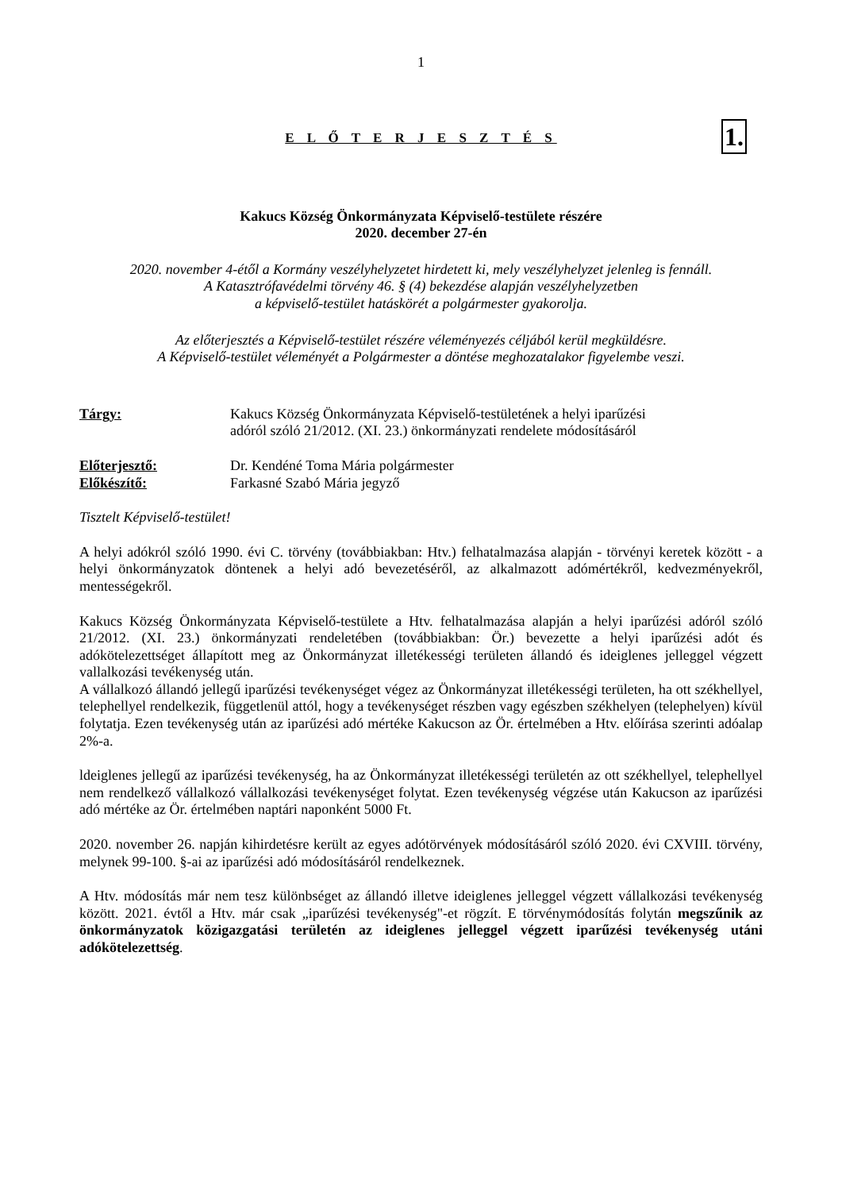1
E L Ő T E R J E S Z T É S 1.
Kakucs Község Önkormányzata Képviselő-testülete részére
2020. december 27-én
2020. november 4-étől a Kormány veszélyhelyzetet hirdetett ki, mely veszélyhelyzet jelenleg is fennáll.
A Katasztrófavédelmi törvény 46. § (4) bekezdése alapján veszélyhelyzetben
a képviselő-testület hatáskörét a polgármester gyakorolja.
Az előterjesztés a Képviselő-testület részére véleményezés céljából kerül megküldésre.
A Képviselő-testület véleményét a Polgármester a döntése meghozatalakor figyelembe veszi.
Tárgy: Kakucs Község Önkormányzata Képviselő-testületének a helyi iparűzési
adóról szóló 21/2012. (XI. 23.) önkormányzati rendelete módosításáról
Előterjesztő: Dr. Kendéné Toma Mária polgármester
Előkészítő: Farkasné Szabó Mária jegyző
Tisztelt Képviselő-testület!
A helyi adókról szóló 1990. évi C. törvény (továbbiakban: Htv.) felhatalmazása alapján - törvényi keretek között - a helyi önkormányzatok döntenek a helyi adó bevezetéséről, az alkalmazott adómértékről, kedvezményekről, mentességekről.
Kakucs Község Önkormányzata Képviselő-testülete a Htv. felhatalmazása alapján a helyi iparűzési adóról szóló 21/2012. (XI. 23.) önkormányzati rendeletében (továbbiakban: Ör.) bevezette a helyi iparűzési adót és adókötelezettséget állapított meg az Önkormányzat illetékességi területen állandó és ideiglenes jelleggel végzett vallalkozási tevékenység után.
A vállalkozó állandó jellegű iparűzési tevékenységet végez az Önkormányzat illetékességi területen, ha ott székhellyel, telephellyel rendelkezik, függetlenül attól, hogy a tevékenységet részben vagy egészben székhelyen (telephelyen) kívül folytatja. Ezen tevékenység után az iparűzési adó mértéke Kakucson az Ör. értelmében a Htv. előírása szerinti adóalap 2%-a.
ldeiglenes jellegű az iparűzési tevékenység, ha az Önkormányzat illetékességi területén az ott székhellyel, telephellyel nem rendelkező vállalkozó vállalkozási tevékenységet folytat. Ezen tevékenység végzése után Kakucson az iparűzési adó mértéke az Ör. értelmében naptári naponként 5000 Ft.
2020. november 26. napján kihirdetésre került az egyes adótörvények módosításáról szóló 2020. évi CXVIII. törvény, melynek 99-100. §-ai az iparűzési adó módosításáról rendelkeznek.
A Htv. módosítás már nem tesz különbséget az állandó illetve ideiglenes jelleggel végzett vállalkozási tevékenység között. 2021. évtől a Htv. már csak „iparűzési tevékenység"-et rögzít. E törvénymódosítás folytán megszűnik az önkormányzatok közigazgatási területén az ideiglenes jelleggel végzett iparűzési tevékenység utáni adókötelezettség.